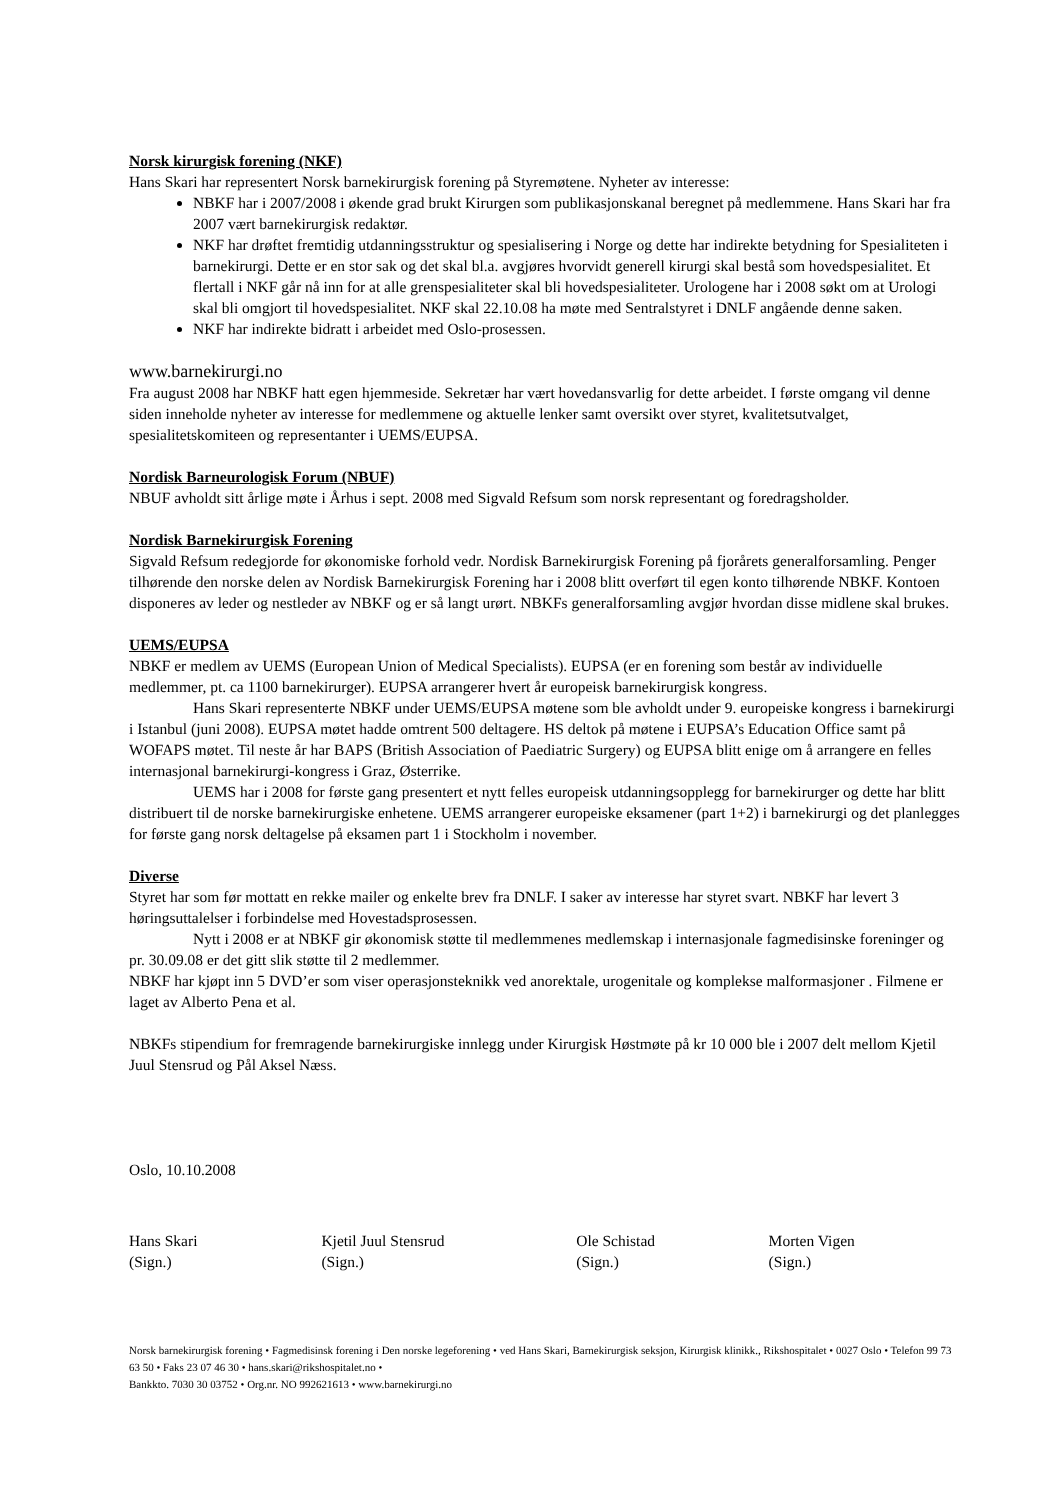Norsk kirurgisk forening (NKF)
Hans Skari har representert Norsk barnekirurgisk forening på Styremøtene. Nyheter av interesse:
NBKF har i 2007/2008 i økende grad brukt Kirurgen som publikasjonskanal beregnet på medlemmene. Hans Skari har fra 2007 vært barnekirurgisk redaktør.
NKF har drøftet fremtidig utdanningsstruktur og spesialisering i Norge og dette har indirekte betydning for Spesialiteten i barnekirurgi. Dette er en stor sak og det skal bl.a. avgjøres hvorvidt generell kirurgi skal bestå som hovedspesialitet. Et flertall i NKF går nå inn for at alle grenspesialiteter skal bli hovedspesialiteter. Urologene har i 2008 søkt om at Urologi skal bli omgjort til hovedspesialitet. NKF skal 22.10.08 ha møte med Sentralstyret i DNLF angående denne saken.
NKF har indirekte bidratt i arbeidet med Oslo-prosessen.
www.barnekirurgi.no
Fra august 2008 har NBKF hatt egen hjemmeside. Sekretær har vært hovedansvarlig for dette arbeidet. I første omgang vil denne siden inneholde nyheter av interesse for medlemmene og aktuelle lenker samt oversikt over styret, kvalitetsutvalget, spesialitetskomiteen og representanter i UEMS/EUPSA.
Nordisk Barneurologisk Forum (NBUF)
NBUF avholdt sitt årlige møte i Århus i sept. 2008 med Sigvald Refsum som norsk representant og foredragsholder.
Nordisk Barnekirurgisk Forening
Sigvald Refsum redegjorde for økonomiske forhold vedr. Nordisk Barnekirurgisk Forening på fjorårets generalforsamling. Penger tilhørende den norske delen av Nordisk Barnekirurgisk Forening har i 2008 blitt overført til egen konto tilhørende NBKF. Kontoen disponeres av leder og nestleder av NBKF og er så langt urørt. NBKFs generalforsamling avgjør hvordan disse midlene skal brukes.
UEMS/EUPSA
NBKF er medlem av UEMS (European Union of Medical Specialists). EUPSA (er en forening som består av individuelle medlemmer, pt. ca 1100 barnekirurger). EUPSA arrangerer hvert år europeisk barnekirurgisk kongress.
Hans Skari representerte NBKF under UEMS/EUPSA møtene som ble avholdt under 9. europeiske kongress i barnekirurgi i Istanbul (juni 2008). EUPSA møtet hadde omtrent 500 deltagere. HS deltok på møtene i EUPSA’s Education Office samt på WOFAPS møtet. Til neste år har BAPS (British Association of Paediatric Surgery) og EUPSA blitt enige om å arrangere en felles internasjonal barnekirurgi-kongress i Graz, Østerrike.
UEMS har i 2008 for første gang presentert et nytt felles europeisk utdanningsopplegg for barnekirurger og dette har blitt distribuert til de norske barnekirurgiske enhetene. UEMS arrangerer europeiske eksamener (part 1+2) i barnekirurgi og det planlegges for første gang norsk deltagelse på eksamen part 1 i Stockholm i november.
Diverse
Styret har som før mottatt en rekke mailer og enkelte brev fra DNLF. I saker av interesse har styret svart. NBKF har levert 3 høringsuttalelser i forbindelse med Hovestadsprosessen.
Nytt i 2008 er at NBKF gir økonomisk støtte til medlemmenes medlemskap i internasjonale fagmedisinske foreninger og pr. 30.09.08 er det gitt slik støtte til 2 medlemmer.
NBKF har kjøpt inn 5 DVD’er som viser operasjonsteknikk ved anorektale, urogenitale og komplekse malformasjoner . Filmene er laget av Alberto Pena et al.
NBKFs stipendium for fremragende barnekirurgiske innlegg under Kirurgisk Høstmøte på kr 10 000 ble i 2007 delt mellom Kjetil Juul Stensrud og Pål Aksel Næss.
Oslo, 10.10.2008
Hans Skari
(Sign.)
Kjetil Juul Stensrud
(Sign.)
Ole Schistad
(Sign.)
Morten Vigen
(Sign.)
Norsk barnekirurgisk forening • Fagmedisinsk forening i Den norske legeforening • ved Hans Skari, Barnekirurgisk seksjon, Kirurgisk klinikk., Rikshospitalet • 0027 Oslo • Telefon 99 73 63 50 • Faks 23 07 46 30 • hans.skari@rikshospitalet.no •
Bankkto. 7030 30 03752 • Org.nr. NO 992621613 • www.barnekirurgi.no